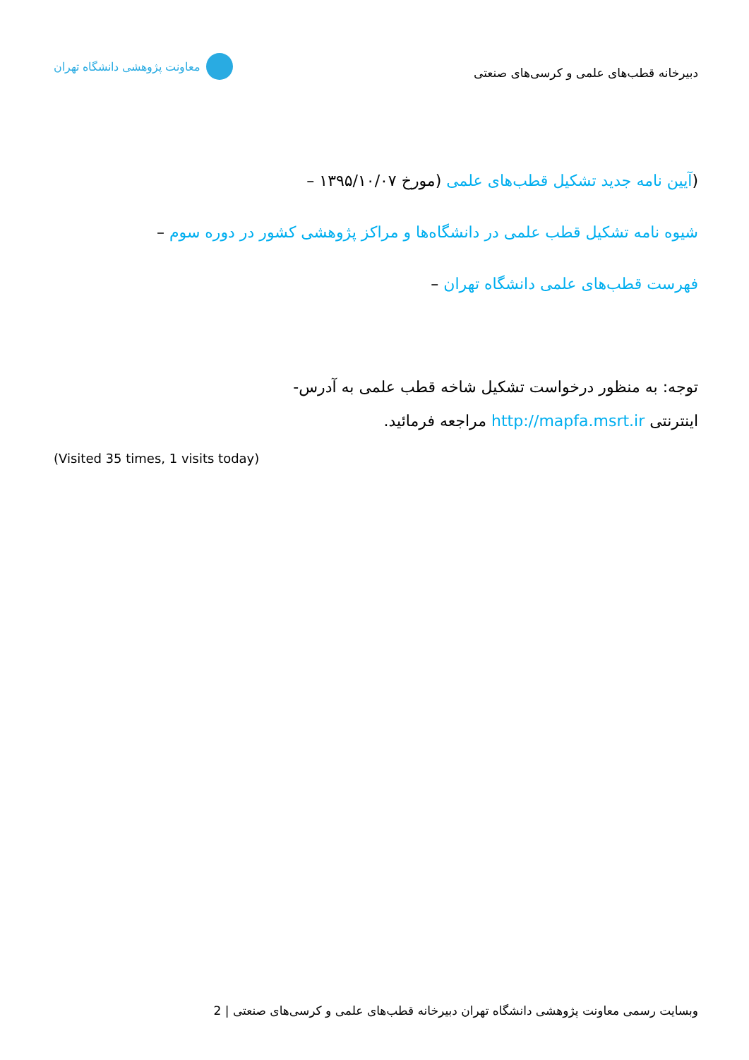معاونت پژوهشی دانشگاه تهران
دبیرخانه قطب‌های علمی و کرسی‌های صنعتی
(آیین نامه جدید تشکیل قطب‌های علمی (مورخ ۱۳۹۵/۱۰/۰۷ –
شیوه نامه تشکیل قطب علمی در دانشگاه‌ها و مراکز پژوهشی کشور در دوره سوم –
فهرست قطب‌های علمی دانشگاه تهران –
توجه: به منظور درخواست تشکیل شاخه قطب علمی به آدرس-
اینترنتی http://mapfa.msrt.ir مراجعه فرمائید.
(Visited 35 times, 1 visits today)
وبسایت رسمی معاونت پژوهشی دانشگاه تهران دبیرخانه قطب‌های علمی و کرسی‌های صنعتی | 2